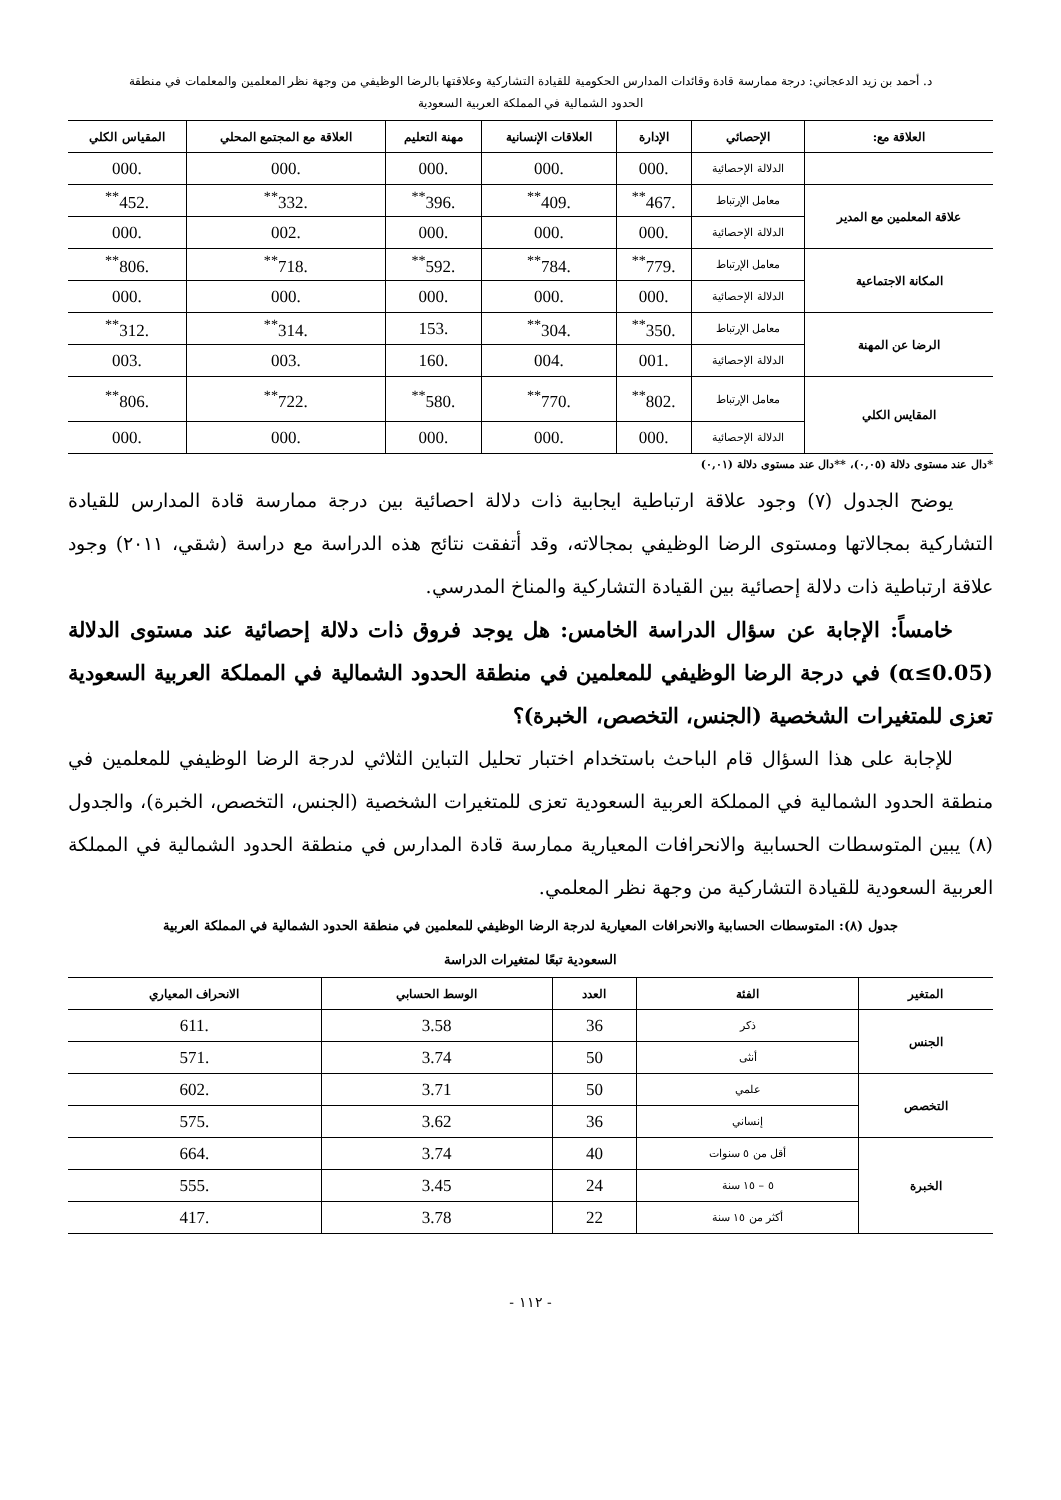د. أحمد بن زيد الدعجاني: درجة ممارسة قادة وقائدات المدارس الحكومية للقيادة التشاركية وعلاقتها بالرضا الوظيفي من وجهة نظر المعلمين والمعلمات في منطقة
الحدود الشمالية في المملكة العربية السعودية
| العلاقة مع: | الإحصائي | الإدارة | العلاقات الإنسانية | مهنة التعليم | العلاقة مع المجتمع المحلي | المقياس الكلي |
| --- | --- | --- | --- | --- | --- | --- |
| | الدلالة الإحصائية | .000 | .000 | .000 | .000 | .000 |
| علاقة المعلمين مع المدير | معامل الإرتباط | .467<sup>**</sup> | .409<sup>**</sup> | .396<sup>**</sup> | .332<sup>**</sup> | .452<sup>**</sup> |
| | الدلالة الإحصائية | .000 | .000 | .000 | .002 | .000 |
| المكانة الاجتماعية | معامل الإرتباط | .779<sup>**</sup> | .784<sup>**</sup> | .592<sup>**</sup> | .718<sup>**</sup> | .806<sup>**</sup> |
| | الدلالة الإحصائية | .000 | .000 | .000 | .000 | .000 |
| الرضا عن المهنة | معامل الإرتباط | .350<sup>**</sup> | .304<sup>**</sup> | .153 | .314<sup>**</sup> | .312<sup>**</sup> |
| | الدلالة الإحصائية | .001 | .004 | .160 | .003 | .003 |
| المقايس الكلي | معامل الإرتباط | .802<sup>**</sup> | .770<sup>**</sup> | .580<sup>**</sup> | .722<sup>**</sup> | .806<sup>**</sup> |
| | الدلالة الإحصائية | .000 | .000 | .000 | .000 | .000 |
*دال عند مستوى دلالة (٠,٠٥)، **دال عند مستوى دلالة (٠,٠١)
يوضح الجدول (٧) وجود علاقة ارتباطية ايجابية ذات دلالة احصائية بين درجة ممارسة قادة المدارس للقيادة التشاركية بمجالاتها ومستوى الرضا الوظيفي بمجالاته، وقد أتفقت نتائج هذه الدراسة مع دراسة (شقي، ٢٠١١) وجود علاقة ارتباطية ذات دلالة إحصائية بين القيادة التشاركية والمناخ المدرسي.
خامساً: الإجابة عن سؤال الدراسة الخامس: هل يوجد فروق ذات دلالة إحصائية عند مستوى الدلالة (α≤0.05) في درجة الرضا الوظيفي للمعلمين في منطقة الحدود الشمالية في المملكة العربية السعودية تعزى للمتغيرات الشخصية (الجنس، التخصص، الخبرة)؟
للإجابة على هذا السؤال قام الباحث باستخدام اختبار تحليل التباين الثلاثي لدرجة الرضا الوظيفي للمعلمين في منطقة الحدود الشمالية في المملكة العربية السعودية تعزى للمتغيرات الشخصية (الجنس، التخصص، الخبرة)، والجدول (٨) يبين المتوسطات الحسابية والانحرافات المعيارية ممارسة قادة المدارس في منطقة الحدود الشمالية في المملكة العربية السعودية للقيادة التشاركية من وجهة نظر المعلمي.
جدول (٨): المتوسطات الحسابية والانحرافات المعيارية لدرجة الرضا الوظيفي للمعلمين في منطقة الحدود الشمالية في المملكة العربية
السعودية تبعًا لمتغيرات الدراسة
| المتغير | الفئة | العدد | الوسط الحسابي | الانحراف المعياري |
| --- | --- | --- | --- | --- |
| الجنس | ذكر | 36 | 3.58 | .611 |
| | أنثى | 50 | 3.74 | .571 |
| التخصص | علمي | 50 | 3.71 | .602 |
| | إنساني | 36 | 3.62 | .575 |
| الخبرة | أقل من ٥ سنوات | 40 | 3.74 | .664 |
| | ٥ – ١٥ سنة | 24 | 3.45 | .555 |
| | أكثر من ١٥ سنة | 22 | 3.78 | .417 |
- ١١٢ -